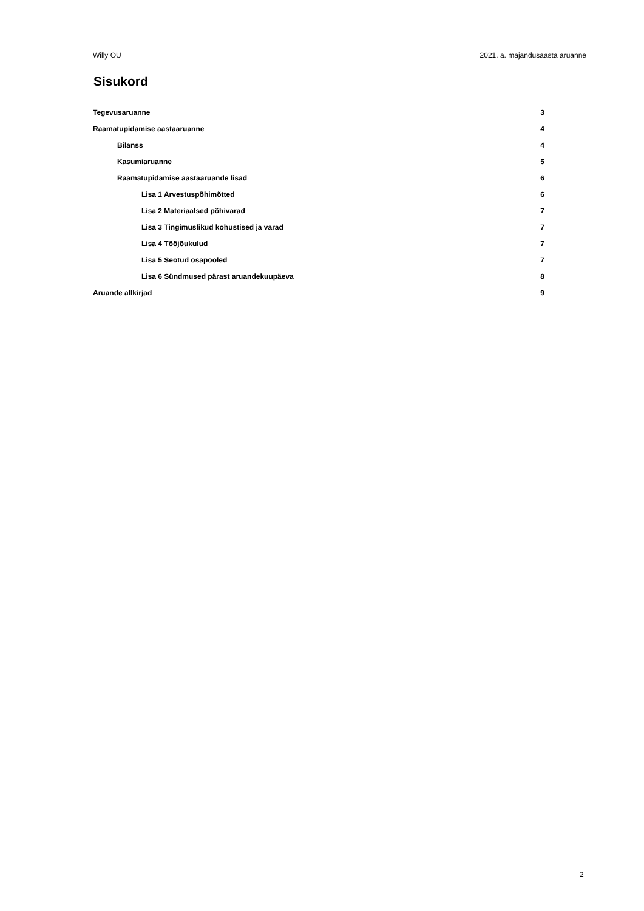Willy OÜ 2021. a. majandusaasta aruanne
Sisukord
Tegevusaruanne 3
Raamatupidamise aastaaruanne 4
Bilanss 4
Kasumiaruanne 5
Raamatupidamise aastaaruande lisad 6
Lisa 1 Arvestuspõhimõtted 6
Lisa 2 Materiaalsed põhivarad 7
Lisa 3 Tingimuslikud kohustised ja varad 7
Lisa 4 Tööjõukulud 7
Lisa 5 Seotud osapooled 7
Lisa 6 Sündmused pärast aruandekuupäeva 8
Aruande allkirjad 9
2